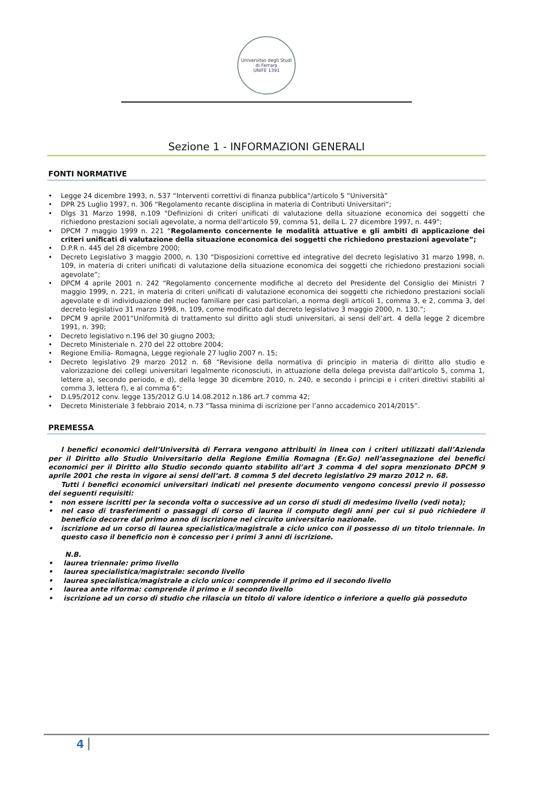Universitas degli Studi di Ferrara
UNIFE 1391
Sezione 1 - INFORMAZIONI GENERALI
FONTI NORMATIVE
• Legge 24 dicembre 1993, n. 537 “Interventi correttivi di finanza pubblica”/articolo 5 “Università”
• DPR 25 Luglio 1997, n. 306 “Regolamento recante disciplina in materia di Contributi Universitari“;
• Dlgs 31 Marzo 1998, n.109 "Definizioni di criteri unificati di valutazione della situazione economica dei soggetti che richiedono prestazioni sociali agevolate, a norma dell'articolo 59, comma 51, della L. 27 dicembre 1997, n. 449";
• DPCM 7 maggio 1999 n. 221 “Regolamento concernente le modalità attuative e gli ambiti di applicazione dei criteri unificati di valutazione della situazione economica dei soggetti che richiedono prestazioni agevolate”;
• D.P.R n. 445 del 28 dicembre 2000;
• Decreto Legislativo 3 maggio 2000, n. 130 “Disposizioni correttive ed integrative del decreto legislativo 31 marzo 1998, n. 109, in materia di criteri unificati di valutazione della situazione economica dei soggetti che richiedono prestazioni sociali agevolate”;
• DPCM 4 aprile 2001 n. 242 “Regolamento concernente modifiche al decreto del Presidente del Consiglio dei Ministri 7 maggio 1999, n. 221, in materia di criteri unificati di valutazione economica dei soggetti che richiedono prestazioni sociali agevolate e di individuazione del nucleo familiare per casi particolari, a norma degli articoli 1, comma 3, e 2, comma 3, del decreto legislativo 31 marzo 1998, n. 109, come modificato dal decreto legislativo 3 maggio 2000, n. 130.”;
• DPCM 9 aprile 2001”Uniformità di trattamento sul diritto agli studi universitari, ai sensi dell’art. 4 della legge 2 dicembre 1991, n. 390;
• Decreto legislativo n.196 del 30 giugno 2003;
• Decreto Ministeriale n. 270 del 22 ottobre 2004;
• Regione Emilia- Romagna, Legge regionale 27 luglio 2007 n. 15;
• Decreto legislativo 29 marzo 2012 n. 68 “Revisione della normativa di principio in materia di diritto allo studio e valorizzazione dei collegi universitari legalmente riconosciuti, in attuazione della delega prevista dall'articolo 5, comma 1, lettere a), secondo periodo, e d), della legge 30 dicembre 2010, n. 240, e secondo i principi e i criteri direttivi stabiliti al comma 3, lettera f), e al comma 6”;
• D.L95/2012 conv. legge 135/2012 G.U 14.08.2012 n.186 art.7 comma 42;
• Decreto Ministeriale 3 febbraio 2014, n.73 “Tassa minima di iscrizione per l’anno accademico 2014/2015”.
PREMESSA
I benefici economici dell’Università di Ferrara vengono attribuiti in linea con i criteri utilizzati dall’Azienda per il Diritto allo Studio Universitario della Regione Emilia Romagna (Er.Go) nell’assegnazione dei benefici economici per il Diritto allo Studio secondo quanto stabilito all’art 3 comma 4 del sopra menzionato DPCM 9 aprile 2001 che resta in vigore ai sensi dell’art. 8 comma 5 del decreto legislativo 29 marzo 2012 n. 68.
Tutti i benefici economici universitari indicati nel presente documento vengono concessi previo il possesso dei seguenti requisiti:
• non essere iscritti per la seconda volta o successive ad un corso di studi di medesimo livello (vedi nota);
• nel caso di trasferimenti o passaggi di corso di laurea il computo degli anni per cui si può richiedere il beneficio decorre dal primo anno di iscrizione nel circuito universitario nazionale.
• iscrizione ad un corso di laurea specialistica/magistrale a ciclo unico con il possesso di un titolo triennale. In questo caso il beneficio non è concesso per i primi 3 anni di iscrizione.
N.B.
• laurea triennale: primo livello
• laurea specialistica/magistrale: secondo livello
• laurea specialistica/magistrale a ciclo unico: comprende il primo ed il secondo livello
• laurea ante riforma: comprende il primo e il secondo livello
• iscrizione ad un corso di studio che rilascia un titolo di valore identico o inferiore a quello già posseduto
4